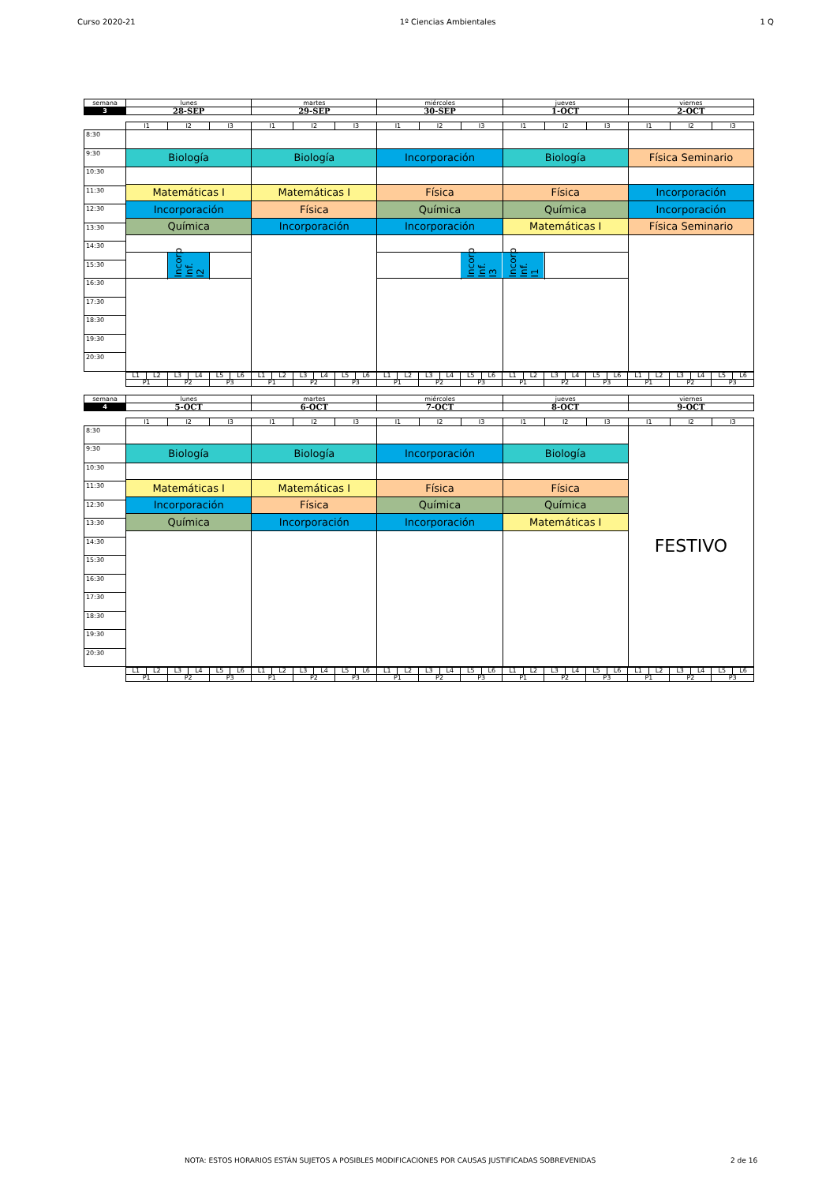Curso 2020-21 1º Ciencias Ambientales 1 Q
| semana | lunes | martes | miércoles | jueves | viernes |
| 3 | 28-SEP | 29-SEP | 30-SEP | 1-OCT | 2-OCT |
| | I1 | I2 | I3 | I1 | I2 | I3 | I1 | I2 | I3 | I1 | I2 | I3 | I1 | I2 | I3 |
| 8:30 | | | | | | | | | | | | | | | |
| 9:30 | Biología | | | Biología | | | Incorporación | | | Biología | | | Física Seminario | | |
| 10:30 | | | | | | | | | | | | | | | |
| | Matemáticas I | | | Matemáticas I | | | Física | | | Física | | | Incorporación | | |
| 11:30 | | | | | | | | | | | | | | | |
| | Incorporación | | | Física | | | Química | | | Química | | | Incorporación | | |
| 12:30 | | | | | | | | | | | | | | | |
| | Química | | | Incorporación | | | Incorporación | | | Matemáticas I | | | Física Seminario | | |
| 13:30 | | | | | | | | | | | | | | | |
| 14:30 | | | | | | | | | | | | | | | |
| | | Incorp Inf. I2 | | | | | | | Incorp Inf. I3 | Incorp Inf. I1 | | | | | |
| 15:30 | | | | | | | | | | | | | | | |
| 16:30 | | | | | | | | | | | | | | | |
| 17:30 | | | | | | | | | | | | | | | |
| 18:30 | | | | | | | | | | | | | | | |
| 19:30 | | | | | | | | | | | | | | | |
| 20:30 | | | | | | | | | | | | | | | |
| | L1 | L2 | L3 | L4 | L5 | L6 | L1 | L2 | L3 | L4 | L5 | L6 | L1 | L2 | L3 | L4 | L5 | L6 | L1 | L2 | L3 | L4 | L5 | L6 | L1 | L2 | L3 | L4 | L5 | L6 |
| | P1 | | P2 | | P3 | | P1 | | P2 | | P3 | | P1 | | P2 | | P3 | | P1 | | P2 | | P3 | | P1 | | P2 | | P3 | |
| semana | lunes | martes | miércoles | jueves | viernes |
| 4 | 5-OCT | 6-OCT | 7-OCT | 8-OCT | 9-OCT |
| | I1 | I2 | I3 | I1 | I2 | I3 | I1 | I2 | I3 | I1 | I2 | I3 | I1 | I2 | I3 |
| 8:30 | | | | | | | | | | | | | FESTIVO | | |
| 9:30 | Biología | | | Biología | | | Incorporación | | | Biología | | | | | |
| 10:30 | | | | | | | | | | | | | | | |
| | Matemáticas I | | | Matemáticas I | | | Física | | | Física | | | | | |
| 11:30 | | | | | | | | | | | | | | | |
| | Incorporación | | | Física | | | Química | | | Química | | | | | |
| 12:30 | | | | | | | | | | | | | | | |
| | Química | | | Incorporación | | | Incorporación | | | Matemáticas I | | | | | |
| 13:30 | | | | | | | | | | | | | | | |
| 14:30 | | | | | | | | | | | | | | | |
| 15:30 | | | | | | | | | | | | | | | |
| 16:30 | | | | | | | | | | | | | | | |
| 17:30 | | | | | | | | | | | | | | | |
| 18:30 | | | | | | | | | | | | | | | |
| 19:30 | | | | | | | | | | | | | | | |
| 20:30 | | | | | | | | | | | | | | | |
| | L1 | L2 | L3 | L4 | L5 | L6 | L1 | L2 | L3 | L4 | L5 | L6 | L1 | L2 | L3 | L4 | L5 | L6 | L1 | L2 | L3 | L4 | L5 | L6 | L1 | L2 | L3 | L4 | L5 | L6 |
| | P1 | | P2 | | P3 | | P1 | | P2 | | P3 | | P1 | | P2 | | P3 | | P1 | | P2 | | P3 | | P1 | | P2 | | P3 | |
NOTA: ESTOS HORARIOS ESTÁN SUJETOS A POSIBLES MODIFICACIONES POR CAUSAS JUSTIFICADAS SOBREVENIDAS 2 de 16